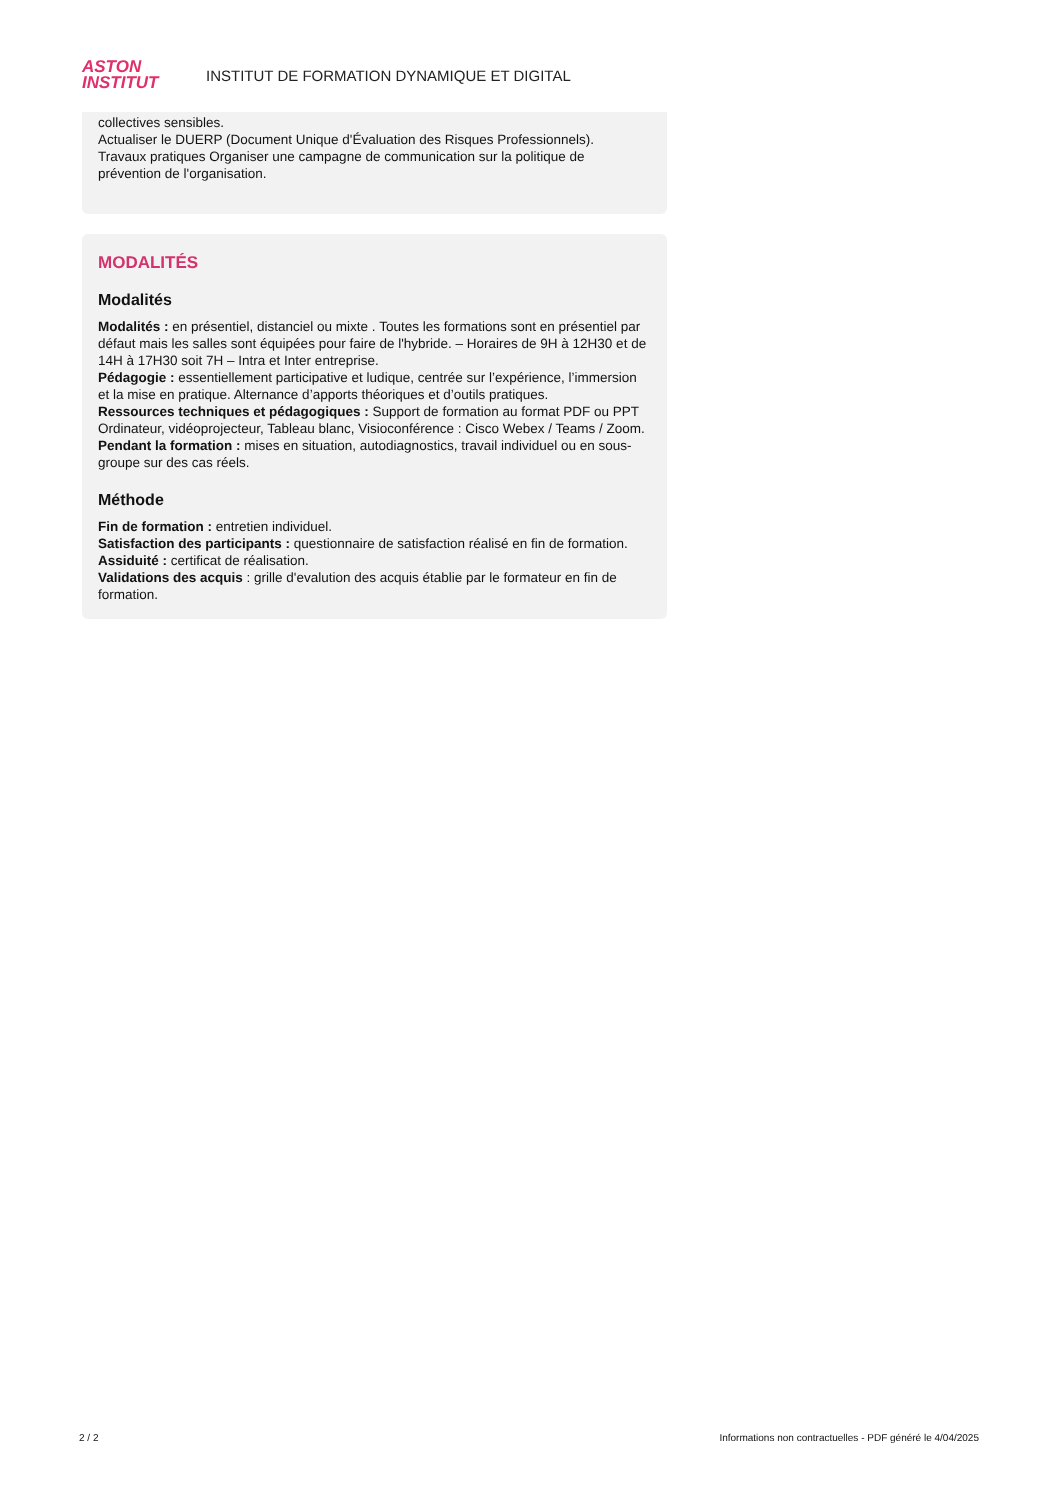ASTON
INSTITUT
INSTITUT DE FORMATION DYNAMIQUE ET DIGITAL
collectives sensibles.
Actualiser le DUERP (Document Unique d'Évaluation des Risques Professionnels).
Travaux pratiques Organiser une campagne de communication sur la politique de prévention de l'organisation.
MODALITÉS
Modalités
Modalités : en présentiel, distanciel ou mixte . Toutes les formations sont en présentiel par défaut mais les salles sont équipées pour faire de l'hybride. – Horaires de 9H à 12H30 et de 14H à 17H30 soit 7H – Intra et Inter entreprise.
Pédagogie : essentiellement participative et ludique, centrée sur l’expérience, l’immersion et la mise en pratique. Alternance d’apports théoriques et d’outils pratiques.
Ressources techniques et pédagogiques : Support de formation au format PDF ou PPT Ordinateur, vidéoprojecteur, Tableau blanc, Visioconférence : Cisco Webex / Teams / Zoom.
Pendant la formation : mises en situation, autodiagnostics, travail individuel ou en sous-groupe sur des cas réels.
Méthode
Fin de formation : entretien individuel.
Satisfaction des participants : questionnaire de satisfaction réalisé en fin de formation.
Assiduité : certificat de réalisation.
Validations des acquis : grille d'evalution des acquis établie par le formateur en fin de formation.
2 / 2 Informations non contractuelles - PDF généré le 4/04/2025